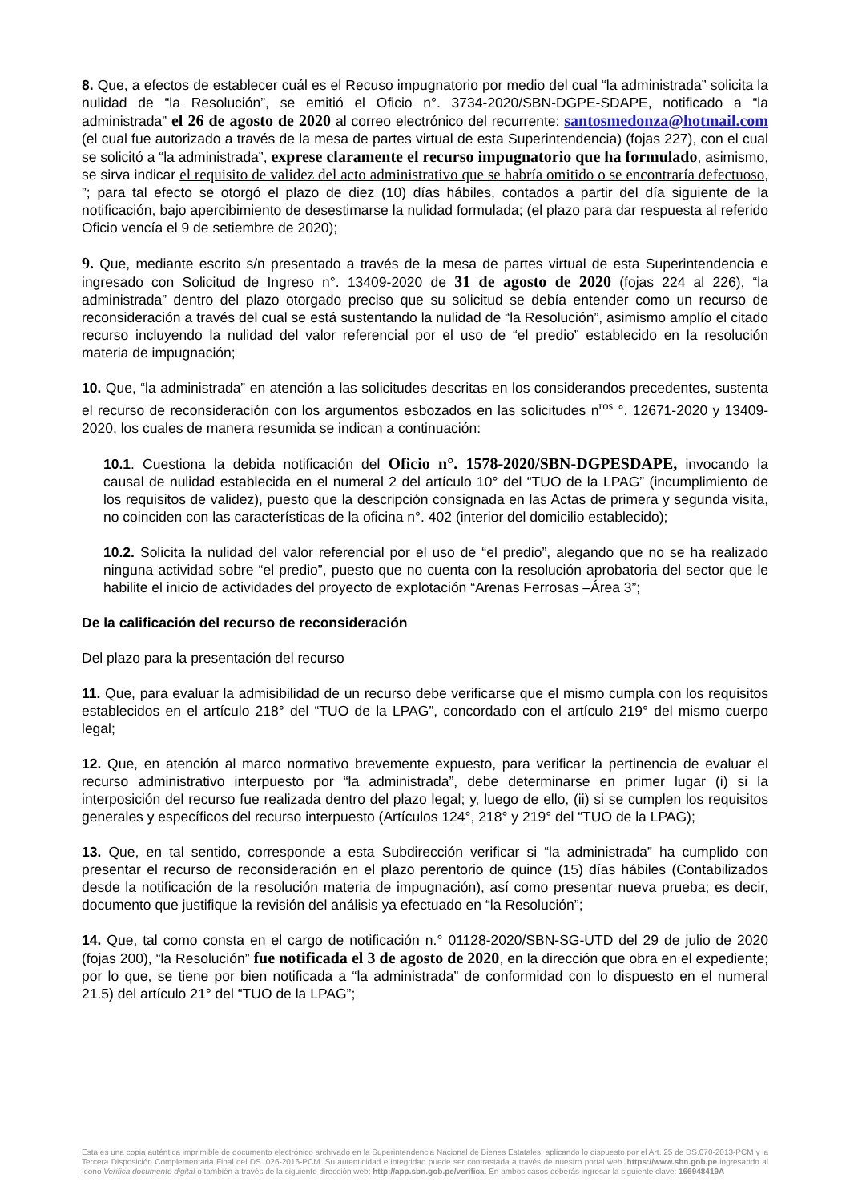8. Que, a efectos de establecer cuál es el Recuso impugnatorio por medio del cual “la administrada” solicita la nulidad de “la Resolución”, se emitió el Oficio n°. 3734-2020/SBN-DGPE-SDAPE, notificado a “la administrada” el 26 de agosto de 2020 al correo electrónico del recurrente: santosmedonza@hotmail.com (el cual fue autorizado a través de la mesa de partes virtual de esta Superintendencia) (fojas 227), con el cual se solicitó a “la administrada”, exprese claramente el recurso impugnatorio que ha formulado, asimismo, se sirva indicar el requisito de validez del acto administrativo que se habría omitido o se encontraría defectuoso, ”; para tal efecto se otorgó el plazo de diez (10) días hábiles, contados a partir del día siguiente de la notificación, bajo apercibimiento de desestimarse la nulidad formulada; (el plazo para dar respuesta al referido Oficio vencía el 9 de setiembre de 2020);
9. Que, mediante escrito s/n presentado a través de la mesa de partes virtual de esta Superintendencia e ingresado con Solicitud de Ingreso n°. 13409-2020 de 31 de agosto de 2020 (fojas 224 al 226), “la administrada” dentro del plazo otorgado preciso que su solicitud se debía entender como un recurso de reconsideración a través del cual se está sustentando la nulidad de “la Resolución”, asimismo amplío el citado recurso incluyendo la nulidad del valor referencial por el uso de “el predio” establecido en la resolución materia de impugnación;
10. Que, “la administrada” en atención a las solicitudes descritas en los considerandos precedentes, sustenta el recurso de reconsideración con los argumentos esbozados en las solicitudes n<sup>ros</sup> °. 12671-2020 y 13409-2020, los cuales de manera resumida se indican a continuación:
10.1. Cuestiona la debida notificación del Oficio n°. 1578-2020/SBN-DGPESDAPE, invocando la causal de nulidad establecida en el numeral 2 del artículo 10° del “TUO de la LPAG” (incumplimiento de los requisitos de validez), puesto que la descripción consignada en las Actas de primera y segunda visita, no coinciden con las características de la oficina n°. 402 (interior del domicilio establecido);
10.2. Solicita la nulidad del valor referencial por el uso de “el predio”, alegando que no se ha realizado ninguna actividad sobre “el predio”, puesto que no cuenta con la resolución aprobatoria del sector que le habilite el inicio de actividades del proyecto de explotación “Arenas Ferrosas –Área 3”;
De la calificación del recurso de reconsideración
Del plazo para la presentación del recurso
11. Que, para evaluar la admisibilidad de un recurso debe verificarse que el mismo cumpla con los requisitos establecidos en el artículo 218° del “TUO de la LPAG”, concordado con el artículo 219° del mismo cuerpo legal;
12. Que, en atención al marco normativo brevemente expuesto, para verificar la pertinencia de evaluar el recurso administrativo interpuesto por “la administrada”, debe determinarse en primer lugar (i) si la interposición del recurso fue realizada dentro del plazo legal; y, luego de ello, (ii) si se cumplen los requisitos generales y específicos del recurso interpuesto (Artículos 124°, 218° y 219° del “TUO de la LPAG);
13. Que, en tal sentido, corresponde a esta Subdirección verificar si “la administrada” ha cumplido con presentar el recurso de reconsideración en el plazo perentorio de quince (15) días hábiles (Contabilizados desde la notificación de la resolución materia de impugnación), así como presentar nueva prueba; es decir, documento que justifique la revisión del análisis ya efectuado en “la Resolución”;
14. Que, tal como consta en el cargo de notificación n.° 01128-2020/SBN-SG-UTD del 29 de julio de 2020 (fojas 200), “la Resolución” fue notificada el 3 de agosto de 2020, en la dirección que obra en el expediente; por lo que, se tiene por bien notificada a “la administrada” de conformidad con lo dispuesto en el numeral 21.5) del artículo 21° del “TUO de la LPAG”;
Esta es una copia auténtica imprimible de documento electrónico archivado en la Superintendencia Nacional de Bienes Estatales, aplicando lo dispuesto por el Art. 25 de DS.070-2013-PCM y la Tercera Disposición Complementaria Final del DS. 026-2016-PCM. Su autenticidad e integridad puede ser contrastada a través de nuestro portal web. https://www.sbn.gob.pe ingresando al ícono Verifica documento digital o también a través de la siguiente dirección web: http://app.sbn.gob.pe/verifica. En ambos casos deberás ingresar la siguiente clave: 166948419A